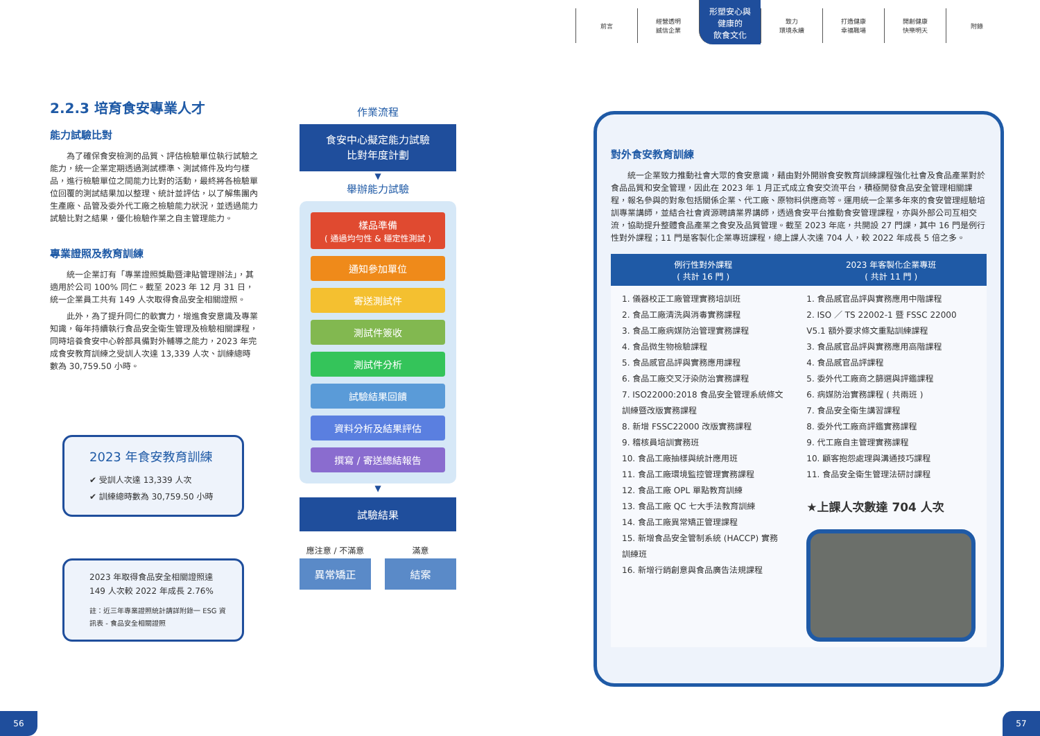前言 經營透明
誠信企業
形塑安心與
健康的
飲食文化
致力
環境永續
打造健康
幸福職場
開創健康
快樂明天
附錄
2.2.3 培育食安專業人才
能力試驗比對
為了確保食安檢測的品質、評估檢驗單位執行試驗之能力，統一企業定期透過測試標準、測試條件及均勻樣品，進行檢驗單位之間能力比對的活動，最終將各檢驗單位回覆的測試結果加以整理、統計並評估，以了解集團內生產廠、品管及委外代工廠之檢驗能力狀況，並透過能力試驗比對之結果，優化檢驗作業之自主管理能力。
專業證照及教育訓練
統一企業訂有「專業證照獎勵暨津貼管理辦法」，其適用於公司 100% 同仁。截至 2023 年 12 月 31 日，統一企業員工共有 149 人次取得食品安全相關證照。
此外，為了提升同仁的軟實力，增進食安意識及專業知識，每年持續執行食品安全衛生管理及檢驗相關課程，同時培養食安中心幹部具備對外輔導之能力，2023 年完成食安教育訓練之受訓人次達 13,339 人次、訓練總時數為 30,759.50 小時。
2023 年食安教育訓練
✔ 受訓人次達 13,339 人次
✔ 訓練總時數為 30,759.50 小時
2023 年取得食品安全相關證照達 149 人次較 2022 年成長 2.76%
註：近三年專業證照統計請詳附錄一 ESG 資訊表 - 食品安全相關證照
作業流程
食安中心擬定能力試驗
比對年度計劃
▼
舉辦能力試驗
樣品準備
( 通過均勻性 & 穩定性測試 )
通知參加單位
寄送測試件
測試件簽收
測試件分析
試驗結果回饋
資料分析及結果評估
撰寫 / 寄送總結報告
▼
試驗結果
應注意 / 不滿意
異常矯正
滿意
結案
對外食安教育訓練
統一企業致力推動社會大眾的食安意識，藉由對外開辦食安教育訓練課程強化社會及食品產業對於食品品質和安全管理，因此在 2023 年 1 月正式成立食安交流平台，積極開發食品安全管理相關課程，報名參與的對象包括關係企業、代工廠、原物料供應商等。運用統一企業多年來的食安管理經驗培訓專業講師，並結合社會資源聘請業界講師，透過食安平台推動食安管理課程，亦與外部公司互相交流，協助提升整體食品產業之食安及品質管理。截至 2023 年底，共開設 27 門課，其中 16 門是例行性對外課程；11 門是客製化企業專班課程，總上課人次達 704 人，較 2022 年成長 5 倍之多。
| 例行性對外課程 ( 共計 16 門 ) | 2023 年客製化企業專班 ( 共計 11 門 ) |
| --- | --- |
| 1. 儀器校正工廠管理實務培訓班 2. 食品工廠清洗與消毒實務課程 3. 食品工廠病媒防治管理實務課程 4. 食品微生物檢驗課程 5. 食品感官品評與實務應用課程 6. 食品工廠交叉汙染防治實務課程 7. ISO22000:2018 食品安全管理系統條文訓練暨改版實務課程 8. 新增 FSSC22000 改版實務課程 9. 稽核員培訓實務班 10. 食品工廠抽樣與統計應用班 11. 食品工廠環境監控管理實務課程 12. 食品工廠 OPL 單點教育訓練 13. 食品工廠 QC 七大手法教育訓練 14. 食品工廠異常矯正管理課程 15. 新增食品安全管制系統 (HACCP) 實務訓練班 16. 新增行銷創意與食品廣告法規課程 | 1. 食品感官品評與實務應用中階課程 2. ISO ／ TS 22002-1 暨 FSSC 22000 V5.1 額外要求條文重點訓練課程 3. 食品感官品評與實務應用高階課程 4. 食品感官品評課程 5. 委外代工廠商之篩選與評鑑課程 6. 病媒防治實務課程 ( 共兩班 ) 7. 食品安全衛生講習課程 8. 委外代工廠商評鑑實務課程 9. 代工廠自主管理實務課程 10. 顧客抱怨處理與溝通技巧課程 11. 食品安全衛生管理法研討課程 ★上課人次數達 704 人次 |
56 57